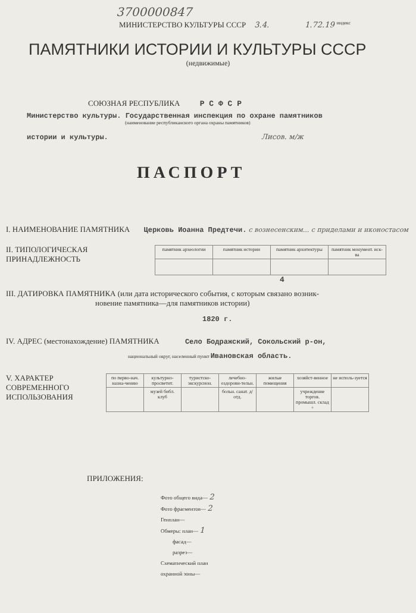3700000847
МИНИСТЕРСТВО КУЛЬТУРЫ СССР 3.4. 1.72.19 индекс
ПАМЯТНИКИ ИСТОРИИ И КУЛЬТУРЫ СССР
(недвижимые)
СОЮЗНАЯ РЕСПУБЛИКА Р С Ф С Р
Министерство культуры. Государственная инспекция по охране памятников
(наименование республиканского органа охраны памятников)
истории и культуры. Лисов. м/ж
ПАСПОРТ
I. НАИМЕНОВАНИЕ ПАМЯТНИКА Церковь Иоанна Предтечи. с вознесенским... с приделами и иконостасом
II. ТИПОЛОГИЧЕСКАЯ
ПРИНАДЛЕЖНОСТЬ
| памятник археологии | памятник истории | памятник архитектуры | памятник монумент. иск-ва |
4
III. ДАТИРОВКА ПАМЯТНИКА (или дата исторического события, с которым связано возник-
новение памятника—для памятников истории)
1820 г.
IV. АДРЕС (местонахождение) ПАМЯТНИКА Село Бодражский, Сокольский р-он,
национальный округ, населенный пункт Ивановская область.
V. ХАРАКТЕР
СОВРЕМЕННОГО
ИСПОЛЬЗОВАНИЯ
| по перво-нач. назна-чению | культурно-просветит. | туристско-экскурсион. | лечебно-оздорови-тельн. | жилые помещения | хозяйст-венное | не исполь-зуется |
| | музей библ. клуб | | больн. санат. д/отд. | | учреждение торгов. промышл. склад + | |
ПРИЛОЖЕНИЯ:
Фото общего вида— 2
Фото фрагментов— 2
Генплан—
Обмеры: план— 1
фасад—
разрез—
Схематический план
охранной зоны—